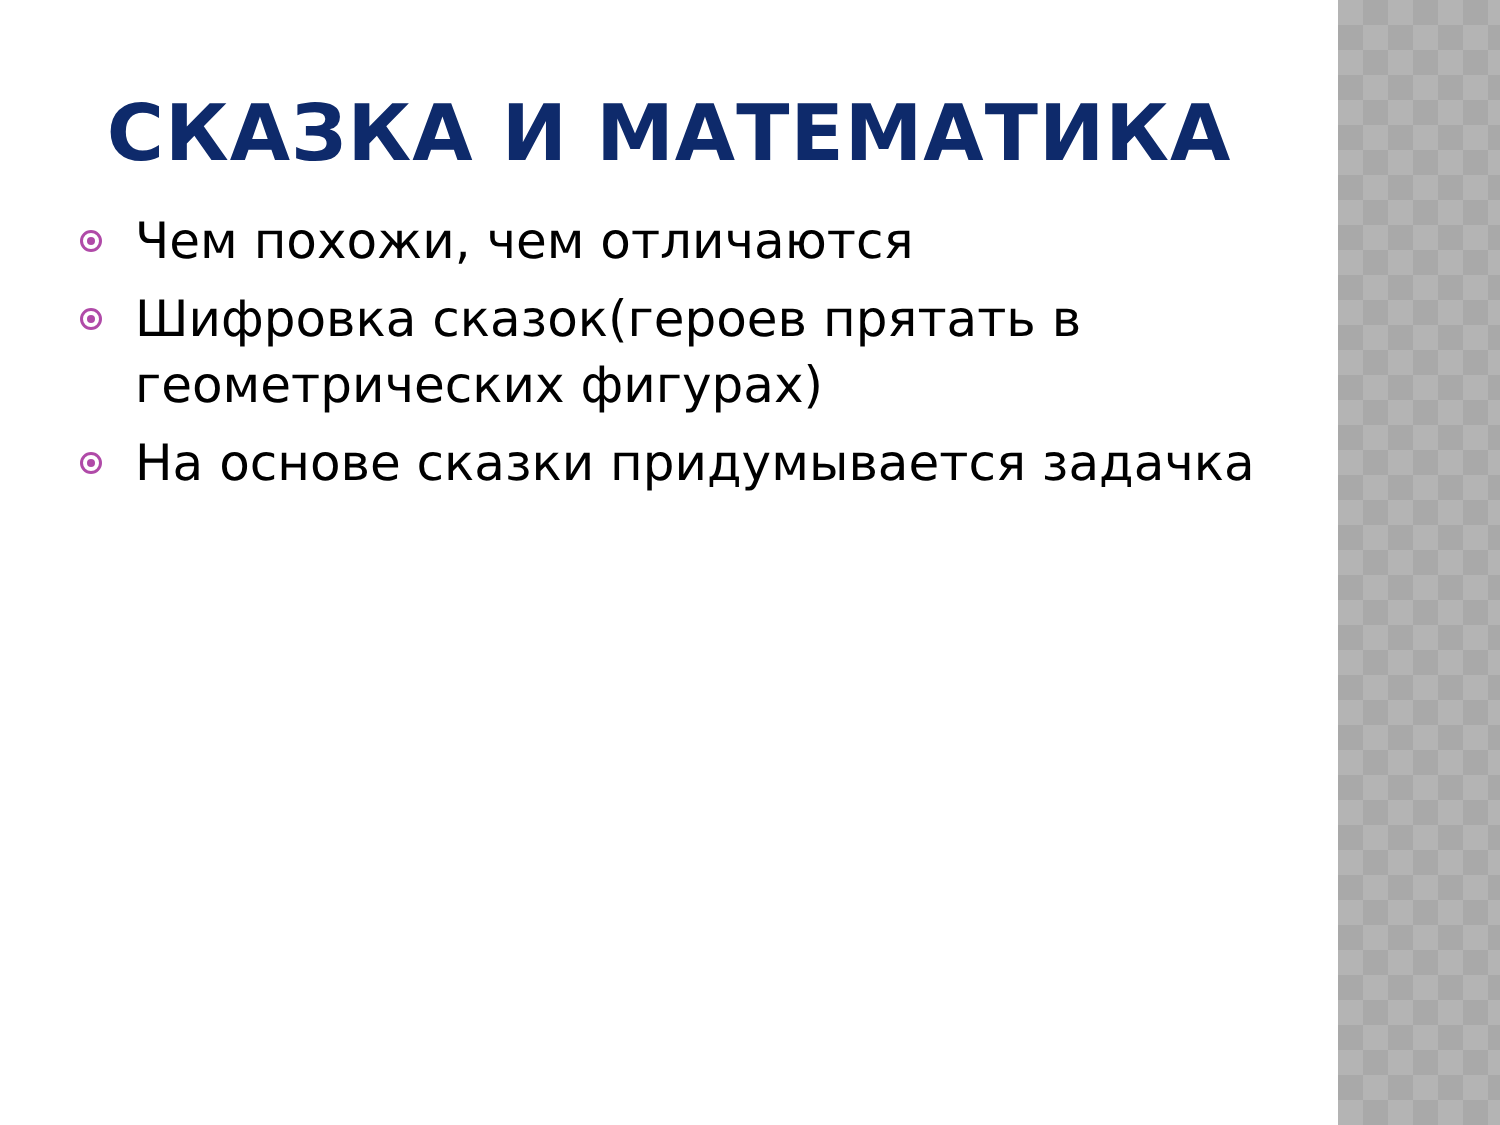СКАЗКА И МАТЕМАТИКА
Чем похожи, чем отличаются
Шифровка сказок(героев прятать в геометрических фигурах)
На основе сказки придумывается задачка